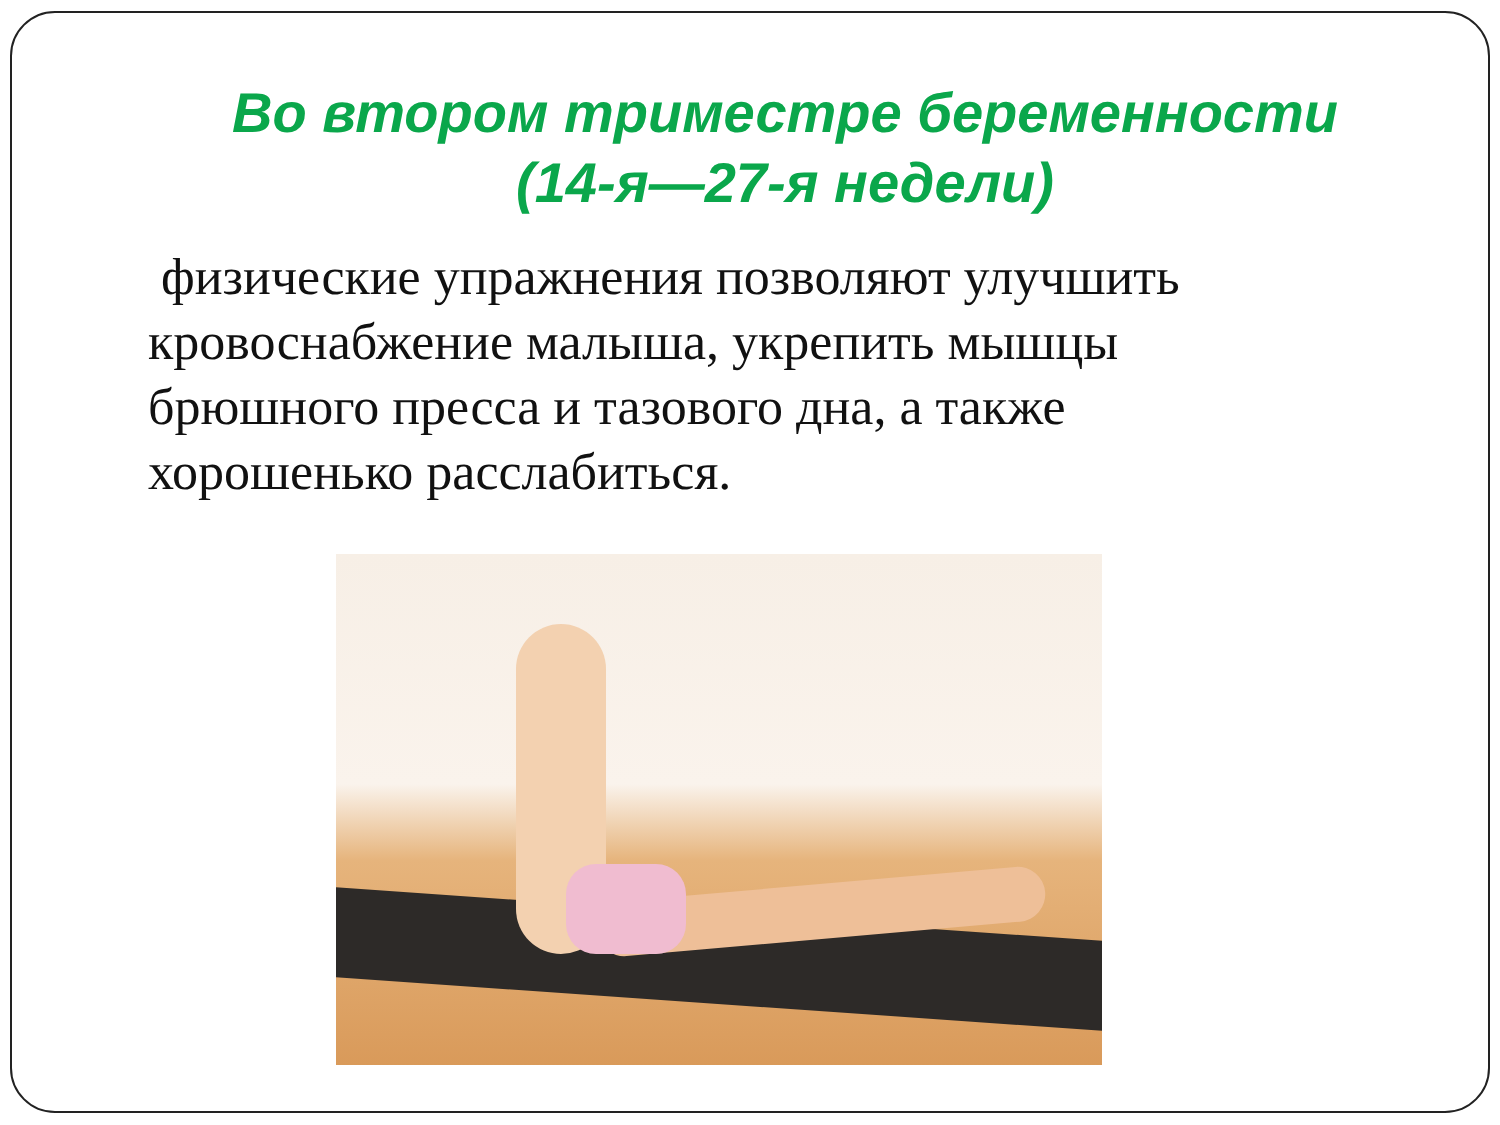Во втором триместре беременности
(14-я—27-я недели)
физические упражнения позволяют улучшить кровоснабжение малыша, укрепить мышцы брюшного пресса и тазового дна, а также хорошенько расслабиться.